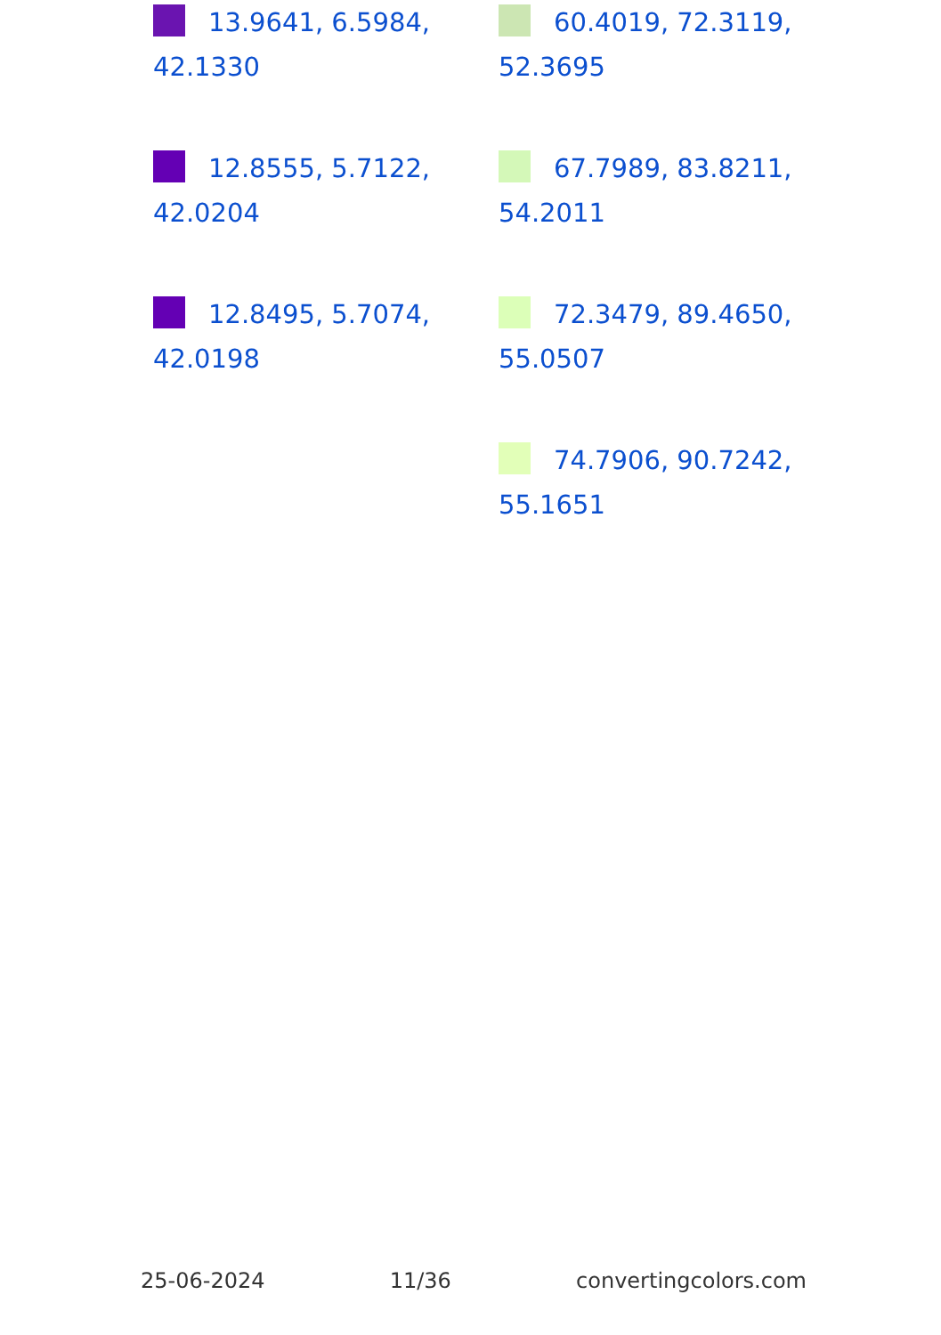13.9641, 6.5984, 42.1330
12.8555, 5.7122, 42.0204
12.8495, 5.7074, 42.0198
60.4019, 72.3119, 52.3695
67.7989, 83.8211, 54.2011
72.3479, 89.4650, 55.0507
74.7906, 90.7242, 55.1651
25-06-2024 11/36 convertingcolors.com